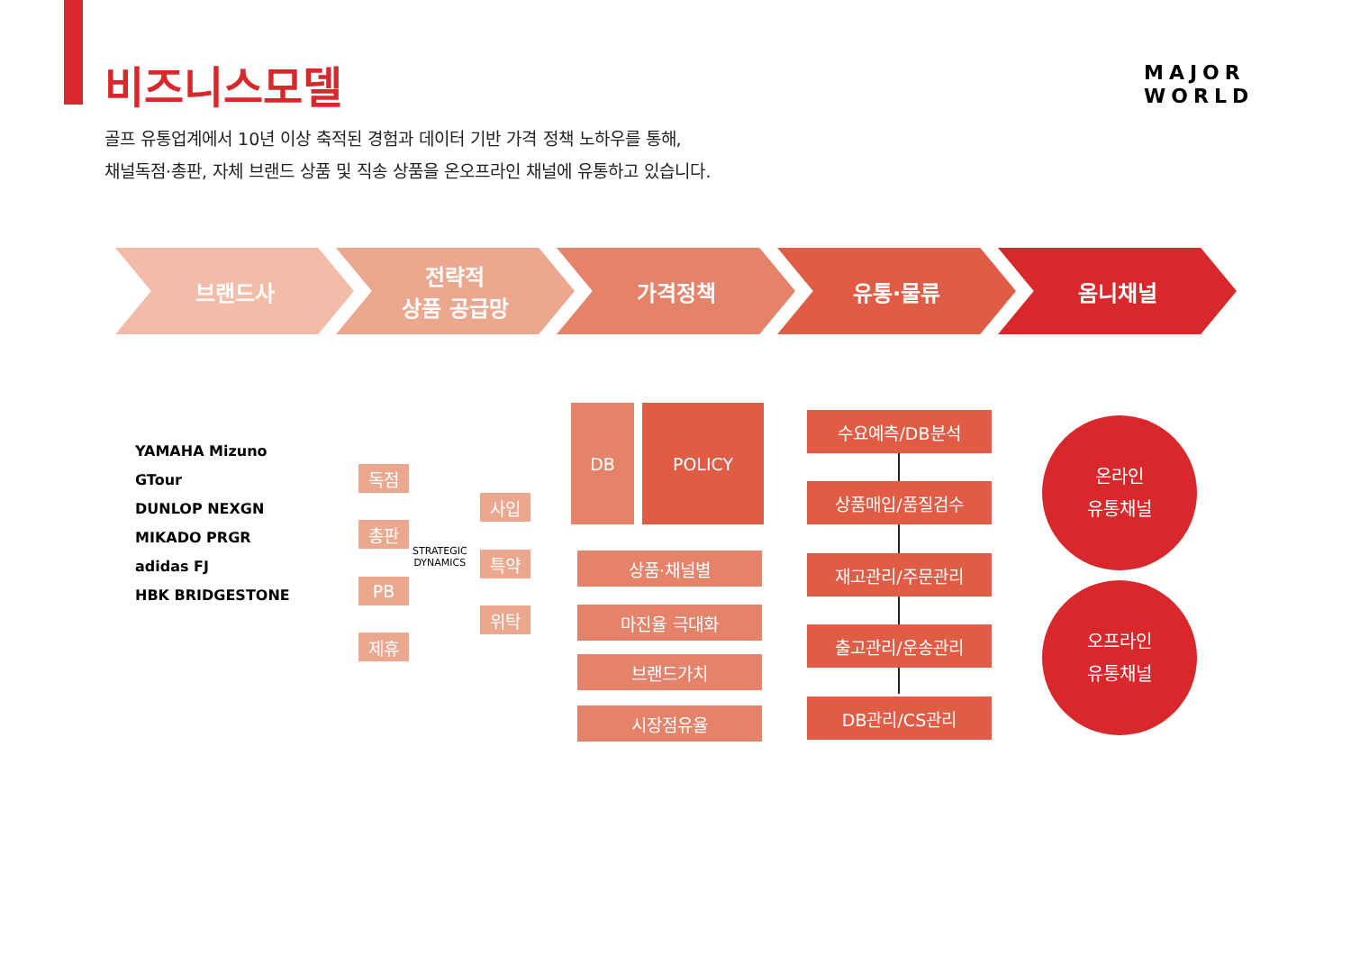비즈니스모델
MAJOR
WORLD
골프 유통업계에서 10년 이상 축적된 경험과 데이터 기반 가격 정책 노하우를 통해,
채널독점·총판, 자체 브랜드 상품 및 직송 상품을 온오프라인 채널에 유통하고 있습니다.
브랜드사 전략적
상품 공급망
가격정책 유통·물류 옴니채널
YAMAHA Mizuno
GTour
DUNLOP NEXGN
MIKADO PRGR
adidas FJ
HBK BRIDGESTONE
독점
총판
PB
제휴
STRATEGIC
DYNAMICS
사입
특약
위탁
DB POLICY
상품·채널별
마진율 극대화
브랜드가치
시장점유율
수요예측/DB분석
상품매입/품질검수
재고관리/주문관리
출고관리/운송관리
DB관리/CS관리
온라인
유통채널
오프라인
유통채널